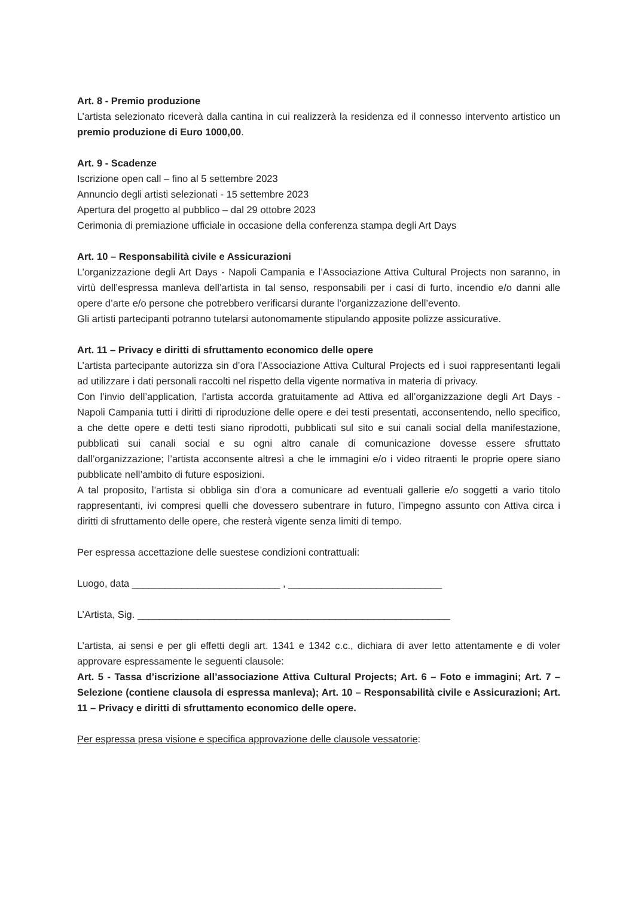Art. 8 - Premio produzione
L’artista selezionato riceverà dalla cantina in cui realizzerà la residenza ed il connesso intervento artistico un premio produzione di Euro 1000,00.
Art. 9 - Scadenze
Iscrizione open call – fino al 5 settembre 2023
Annuncio degli artisti selezionati - 15 settembre 2023
Apertura del progetto al pubblico – dal 29 ottobre 2023
Cerimonia di premiazione ufficiale in occasione della conferenza stampa degli Art Days
Art. 10 – Responsabilità civile e Assicurazioni
L’organizzazione degli Art Days - Napoli Campania e l’Associazione Attiva Cultural Projects non saranno, in virtù dell’espressa manleva dell’artista in tal senso, responsabili per i casi di furto, incendio e/o danni alle opere d’arte e/o persone che potrebbero verificarsi durante l’organizzazione dell’evento.
Gli artisti partecipanti potranno tutelarsi autonomamente stipulando apposite polizze assicurative.
Art. 11 – Privacy e diritti di sfruttamento economico delle opere
L’artista partecipante autorizza sin d’ora l’Associazione Attiva Cultural Projects ed i suoi rappresentanti legali ad utilizzare i dati personali raccolti nel rispetto della vigente normativa in materia di privacy.
Con l’invio dell’application, l’artista accorda gratuitamente ad Attiva ed all’organizzazione degli Art Days - Napoli Campania tutti i diritti di riproduzione delle opere e dei testi presentati, acconsentendo, nello specifico, a che dette opere e detti testi siano riprodotti, pubblicati sul sito e sui canali social della manifestazione, pubblicati sui canali social e su ogni altro canale di comunicazione dovesse essere sfruttato dall’organizzazione; l’artista acconsente altresì a che le immagini e/o i video ritraenti le proprie opere siano pubblicate nell’ambito di future esposizioni.
A tal proposito, l’artista si obbliga sin d’ora a comunicare ad eventuali gallerie e/o soggetti a vario titolo rappresentanti, ivi compresi quelli che dovessero subentrare in futuro, l’impegno assunto con Attiva circa i diritti di sfruttamento delle opere, che resterà vigente senza limiti di tempo.
Per espressa accettazione delle suestese condizioni contrattuali:
Luogo, data ___________________________ , ____________________________
L’Artista, Sig. _________________________________________________________
L’artista, ai sensi e per gli effetti degli art. 1341 e 1342 c.c., dichiara di aver letto attentamente e di voler approvare espressamente le seguenti clausole:
Art. 5 - Tassa d’iscrizione all’associazione Attiva Cultural Projects; Art. 6 – Foto e immagini; Art. 7 – Selezione (contiene clausola di espressa manleva); Art. 10 – Responsabilità civile e Assicurazioni; Art. 11 – Privacy e diritti di sfruttamento economico delle opere.
Per espressa presa visione e specifica approvazione delle clausole vessatorie: